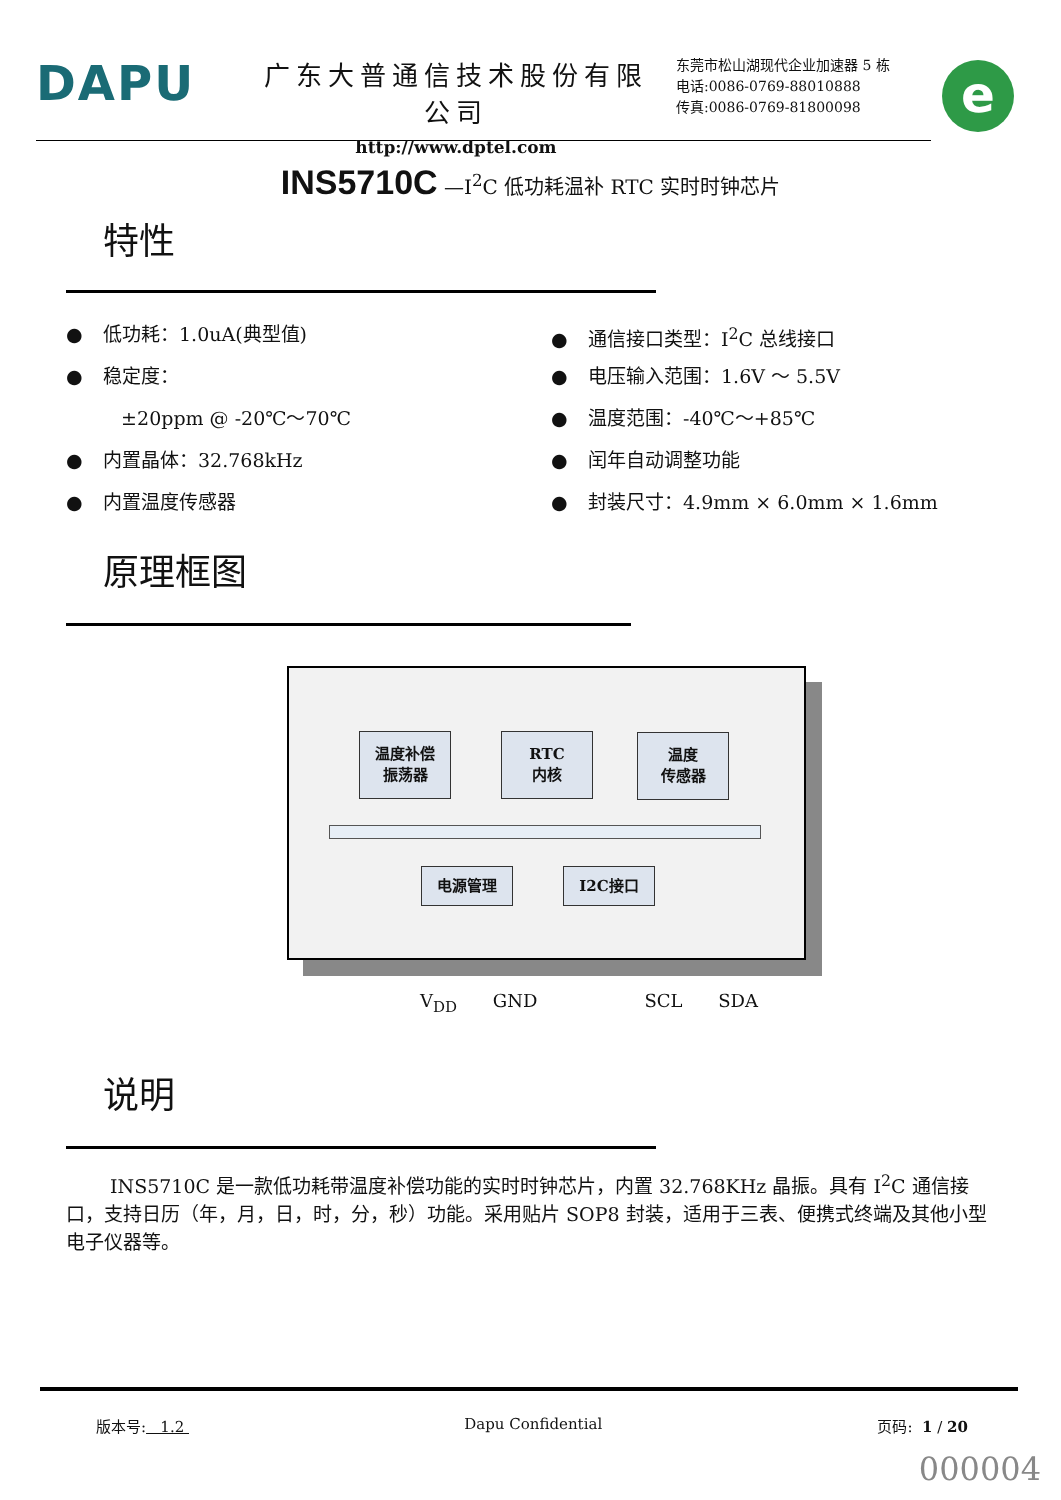DAPU
广东大普通信技术股份有限公司
http://www.dptel.com
东莞市松山湖现代企业加速器 5 栋
电话:0086-0769-88010888
传真:0086-0769-81800098
e
INS5710C —I<sup>2</sup>C 低功耗温补 RTC 实时时钟芯片
特性
● 低功耗：1.0uA(典型值)
● 稳定度：
±20ppm @ -20℃～70℃
● 内置晶体：32.768kHz
● 内置温度传感器
● 通信接口类型：I<sup>2</sup>C 总线接口
● 电压输入范围：1.6V ～ 5.5V
● 温度范围：-40℃～+85℃
● 闰年自动调整功能
● 封装尺寸：4.9mm × 6.0mm × 1.6mm
原理框图
温度补偿
振荡器
RTC
内核
温度
传感器
电源管理 I2C接口
V<sub>DD</sub> GND SCL SDA
说明
INS5710C 是一款低功耗带温度补偿功能的实时时钟芯片，内置 32.768KHz 晶振。具有 I<sup>2</sup>C 通信接口，支持日历（年，月，日，时，分，秒）功能。采用贴片 SOP8 封装，适用于三表、便携式终端及其他小型电子仪器等。
版本号: 1.2 Dapu Confidential 页码: 1 / 20
000004